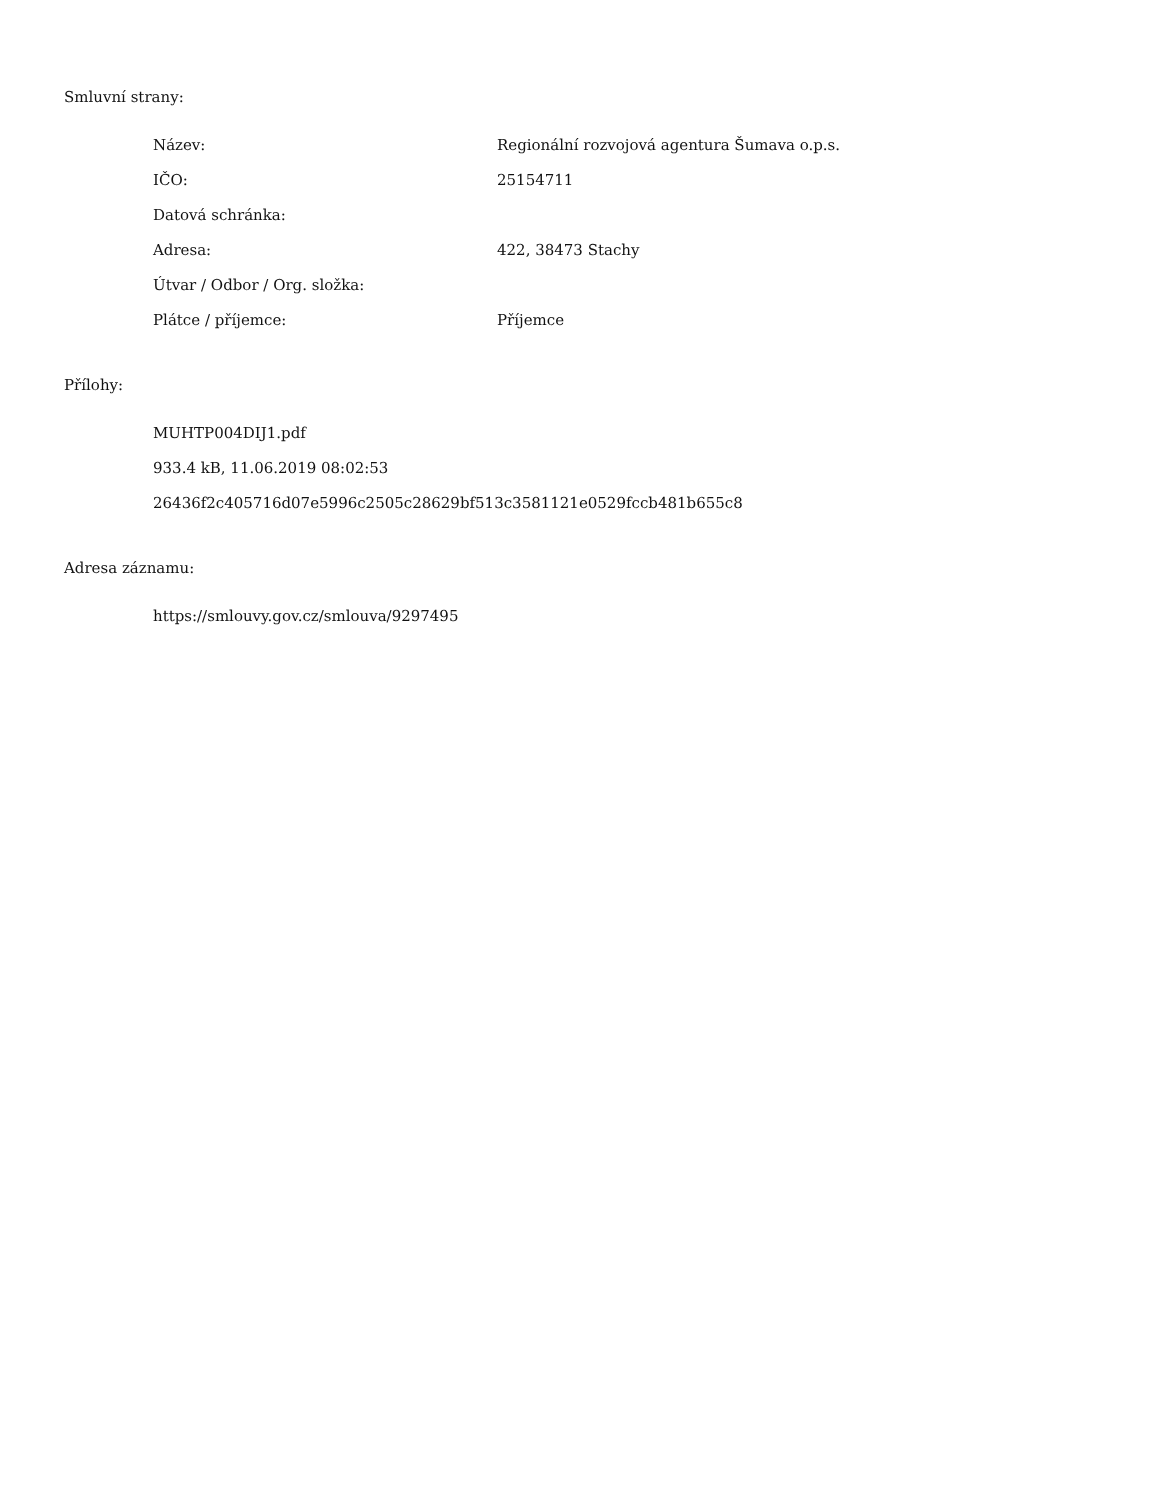Smluvní strany:
| Název: | Regionální rozvojová agentura Šumava o.p.s. |
| IČO: | 25154711 |
| Datová schránka: | |
| Adresa: | 422, 38473 Stachy |
| Útvar / Odbor / Org. složka: | |
| Plátce / příjemce: | Příjemce |
Přílohy:
MUHTP004DIJ1.pdf
933.4 kB, 11.06.2019 08:02:53
26436f2c405716d07e5996c2505c28629bf513c3581121e0529fccb481b655c8
Adresa záznamu:
https://smlouvy.gov.cz/smlouva/9297495